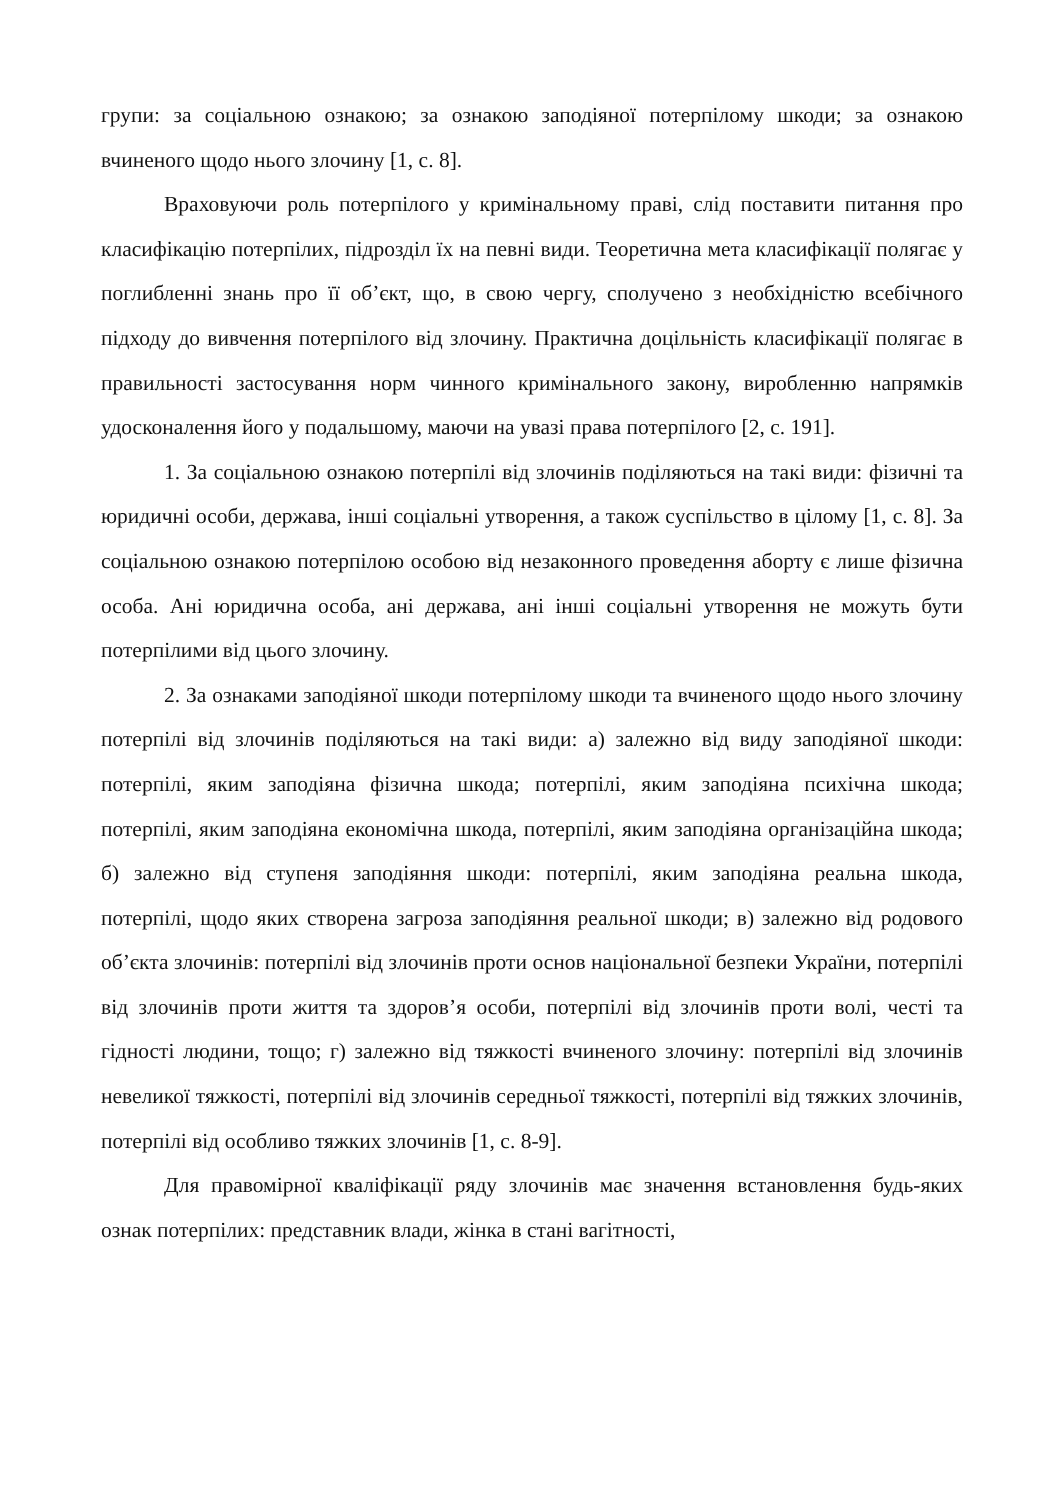групи: за соціальною ознакою; за ознакою заподіяної потерпілому шкоди; за ознакою вчиненого щодо нього злочину [1, с. 8].
Враховуючи роль потерпілого у кримінальному праві, слід поставити питання про класифікацію потерпілих, підрозділ їх на певні види. Теоретична мета класифікації полягає у поглибленні знань про її об’єкт, що, в свою чергу, сполучено з необхідністю всебічного підходу до вивчення потерпілого від злочину. Практична доцільність класифікації полягає в правильності застосування норм чинного кримінального закону, виробленню напрямків удосконалення його у подальшому, маючи на увазі права потерпілого [2, с. 191].
1. За соціальною ознакою потерпілі від злочинів поділяються на такі види: фізичні та юридичні особи, держава, інші соціальні утворення, а також суспільство в цілому [1, с. 8]. За соціальною ознакою потерпілою особою від незаконного проведення аборту є лише фізична особа. Ані юридична особа, ані держава, ані інші соціальні утворення не можуть бути потерпілими від цього злочину.
2. За ознаками заподіяної шкоди потерпілому шкоди та вчиненого щодо нього злочину потерпілі від злочинів поділяються на такі види: а) залежно від виду заподіяної шкоди: потерпілі, яким заподіяна фізична шкода; потерпілі, яким заподіяна психічна шкода; потерпілі, яким заподіяна економічна шкода, потерпілі, яким заподіяна організаційна шкода; б) залежно від ступеня заподіяння шкоди: потерпілі, яким заподіяна реальна шкода, потерпілі, щодо яких створена загроза заподіяння реальної шкоди; в) залежно від родового об’єкта злочинів: потерпілі від злочинів проти основ національної безпеки України, потерпілі від злочинів проти життя та здоров’я особи, потерпілі від злочинів проти волі, честі та гідності людини, тощо; г) залежно від тяжкості вчиненого злочину: потерпілі від злочинів невеликої тяжкості, потерпілі від злочинів середньої тяжкості, потерпілі від тяжких злочинів, потерпілі від особливо тяжких злочинів [1, с. 8-9].
Для правомірної кваліфікації ряду злочинів має значення встановлення будь-яких ознак потерпілих: представник влади, жінка в стані вагітності,